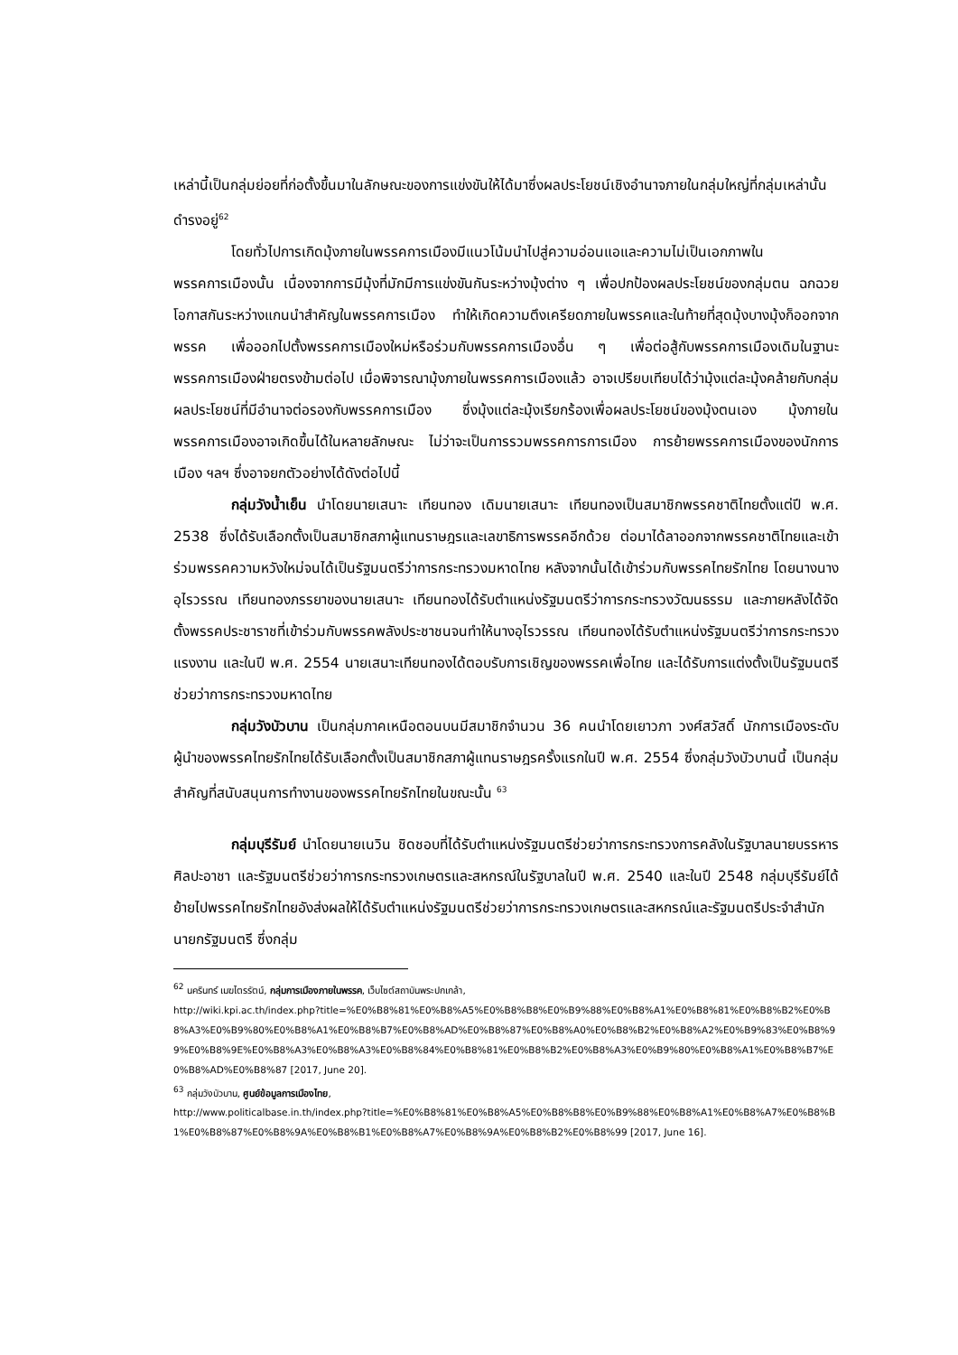เหล่านี้เป็นกลุ่มย่อยที่ก่อตั้งขึ้นมาในลักษณะของการแข่งขันให้ได้มาซึ่งผลประโยชน์เชิงอำนาจภายในกลุ่มใหญ่ที่กลุ่มเหล่านั้นดำรงอยู่<sup>62</sup>
โดยทั่วไปการเกิดมุ้งภายในพรรคการเมืองมีแนวโน้มนำไปสู่ความอ่อนแอและความไม่เป็นเอกภาพในพรรคการเมืองนั้น เนื่องจากการมีมุ้งที่มักมีการแข่งขันกันระหว่างมุ้งต่าง ๆ เพื่อปกป้องผลประโยชน์ของกลุ่มตน ฉกฉวยโอกาสกันระหว่างแกนนำสำคัญในพรรคการเมือง ทำให้เกิดความตึงเครียดภายในพรรคและในท้ายที่สุดมุ้งบางมุ้งก็ออกจากพรรค เพื่อออกไปตั้งพรรคการเมืองใหม่หรือร่วมกับพรรคการเมืองอื่น ๆ เพื่อต่อสู้กับพรรคการเมืองเดิมในฐานะพรรคการเมืองฝ่ายตรงข้ามต่อไป เมื่อพิจารณามุ้งภายในพรรคการเมืองแล้ว อาจเปรียบเทียบได้ว่ามุ้งแต่ละมุ้งคล้ายกับกลุ่มผลประโยชน์ที่มีอำนาจต่อรองกับพรรคการเมือง ซึ่งมุ้งแต่ละมุ้งเรียกร้องเพื่อผลประโยชน์ของมุ้งตนเอง มุ้งภายในพรรคการเมืองอาจเกิดขึ้นได้ในหลายลักษณะ ไม่ว่าจะเป็นการรวมพรรคการการเมือง การย้ายพรรคการเมืองของนักการเมือง ฯลฯ ซึ่งอาจยกตัวอย่างได้ดังต่อไปนี้
กลุ่มวังน้ำเย็น นำโดยนายเสนาะ เทียนทอง เดิมนายเสนาะ เทียนทองเป็นสมาชิกพรรคชาติไทยตั้งแต่ปี พ.ศ. 2538 ซึ่งได้รับเลือกตั้งเป็นสมาชิกสภาผู้แทนราษฎรและเลขาธิการพรรคอีกด้วย ต่อมาได้ลาออกจากพรรคชาติไทยและเข้าร่วมพรรคความหวังใหม่จนได้เป็นรัฐมนตรีว่าการกระทรวงมหาดไทย หลังจากนั้นได้เข้าร่วมกับพรรคไทยรักไทย โดยนางนางอุไรวรรณ เทียนทองภรรยาของนายเสนาะ เทียนทองได้รับตำแหน่งรัฐมนตรีว่าการกระทรวงวัฒนธรรม และภายหลังได้จัดตั้งพรรคประชาราชที่เข้าร่วมกับพรรคพลังประชาชนจนทำให้นางอุไรวรรณ เทียนทองได้รับตำแหน่งรัฐมนตรีว่าการกระทรวงแรงงาน และในปี พ.ศ. 2554 นายเสนาะเทียนทองได้ตอบรับการเชิญของพรรคเพื่อไทย และได้รับการแต่งตั้งเป็นรัฐมนตรีช่วยว่าการกระทรวงมหาดไทย
กลุ่มวังบัวบาน เป็นกลุ่มภาคเหนือตอนบนมีสมาชิกจำนวน 36 คนนำโดยเยาวภา วงศ์สวัสดิ์ นักการเมืองระดับผู้นำของพรรคไทยรักไทยได้รับเลือกตั้งเป็นสมาชิกสภาผู้แทนราษฎรครั้งแรกในปี พ.ศ. 2554 ซึ่งกลุ่มวังบัวบานนี้ เป็นกลุ่มสำคัญที่สนับสนุนการทำงานของพรรคไทยรักไทยในขณะนั้น <sup>63</sup>
กลุ่มบุรีรัมย์ นำโดยนายเนวิน ชิดชอบที่ได้รับตำแหน่งรัฐมนตรีช่วยว่าการกระทรวงการคลังในรัฐบาลนายบรรหาร ศิลปะอาชา และรัฐมนตรีช่วยว่าการกระทรวงเกษตรและสหกรณ์ในรัฐบาลในปี พ.ศ. 2540 และในปี 2548 กลุ่มบุรีรัมย์ได้ย้ายไปพรรคไทยรักไทยอังส่งผลให้ได้รับตำแหน่งรัฐมนตรีช่วยว่าการกระทรวงเกษตรและสหกรณ์และรัฐมนตรีประจำสำนักนายกรัฐมนตรี ซึ่งกลุ่ม
<sup>62</sup> นครินทร์ เมฆไตรรัตน์, กลุ่มการเมืองภายในพรรค, เว็บไซต์สถาบันพระปกเกล้า,
http://wiki.kpi.ac.th/index.php?title=%E0%B8%81%E0%B8%A5%E0%B8%B8%E0%B9%88%E0%B8%A1%E0%B8%81%E0%B8%B2%E0%B8%A3%E0%B9%80%E0%B8%A1%E0%B8%B7%E0%B8%AD%E0%B8%87%E0%B8%A0%E0%B8%B2%E0%B8%A2%E0%B9%83%E0%B8%99%E0%B8%9E%E0%B8%A3%E0%B8%A3%E0%B8%84%E0%B8%81%E0%B8%B2%E0%B8%A3%E0%B9%80%E0%B8%A1%E0%B8%B7%E0%B8%AD%E0%B8%87 [2017, June 20].
<sup>63</sup> กลุ่มวังบัวบาน, ศูนย์ข้อมูลการเมืองไทย,
http://www.politicalbase.in.th/index.php?title=%E0%B8%81%E0%B8%A5%E0%B8%B8%E0%B9%88%E0%B8%A1%E0%B8%A7%E0%B8%B1%E0%B8%87%E0%B8%9A%E0%B8%B1%E0%B8%A7%E0%B8%9A%E0%B8%B2%E0%B8%99 [2017, June 16].